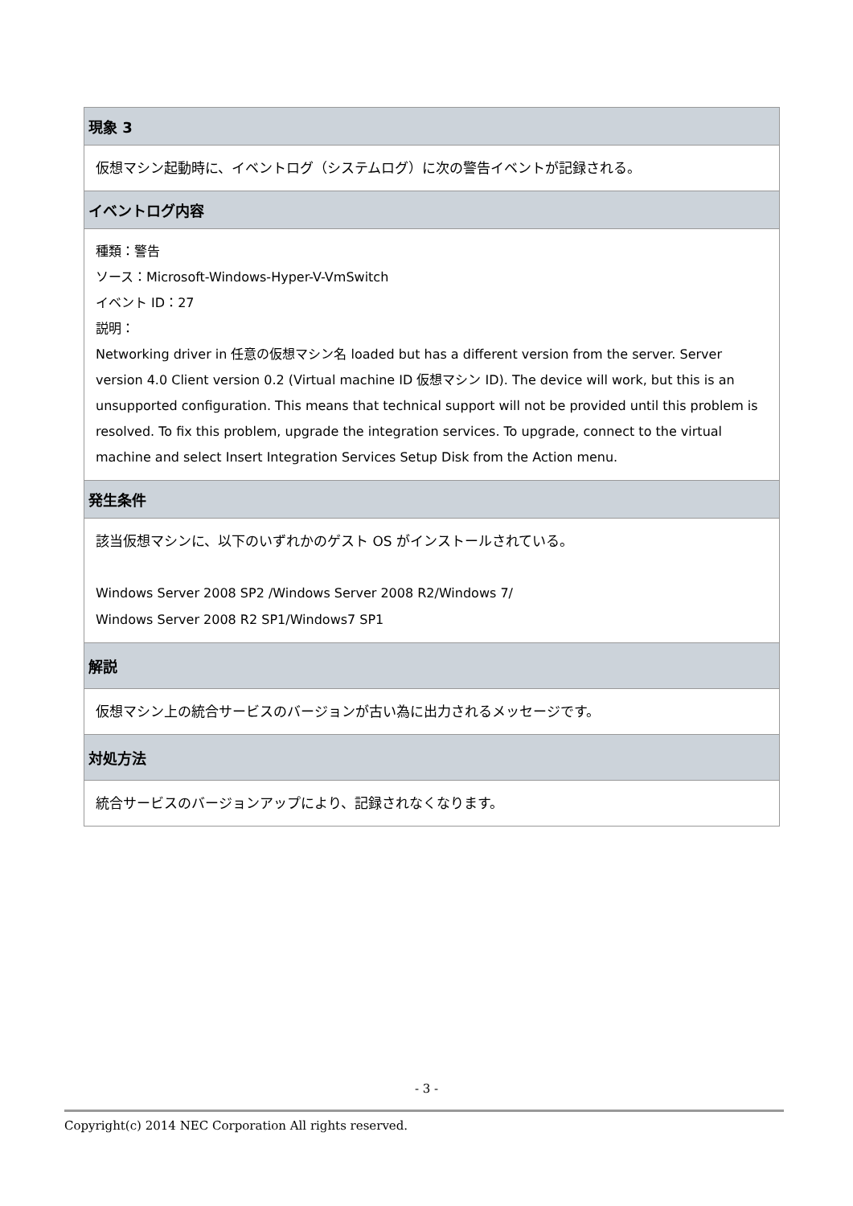| 現象 3 |
| --- |
| 仮想マシン起動時に、イベントログ（システムログ）に次の警告イベントが記録される。 |
| イベントログ内容 |
| 種類：警告 ソース：Microsoft-Windows-Hyper-V-VmSwitch イベント ID：27 説明： Networking driver in 任意の仮想マシン名 loaded but has a different version from the server. Server version 4.0 Client version 0.2 (Virtual machine ID 仮想マシン ID). The device will work, but this is an unsupported configuration. This means that technical support will not be provided until this problem is resolved. To fix this problem, upgrade the integration services. To upgrade, connect to the virtual machine and select Insert Integration Services Setup Disk from the Action menu. |
| 発生条件 |
| 該当仮想マシンに、以下のいずれかのゲスト OS がインストールされている。 Windows Server 2008 SP2 /Windows Server 2008 R2/Windows 7/ Windows Server 2008 R2 SP1/Windows7 SP1 |
| 解説 |
| 仮想マシン上の統合サービスのバージョンが古い為に出力されるメッセージです。 |
| 対処方法 |
| 統合サービスのバージョンアップにより、記録されなくなります。 |
- 3 -
Copyright(c) 2014 NEC Corporation All rights reserved.